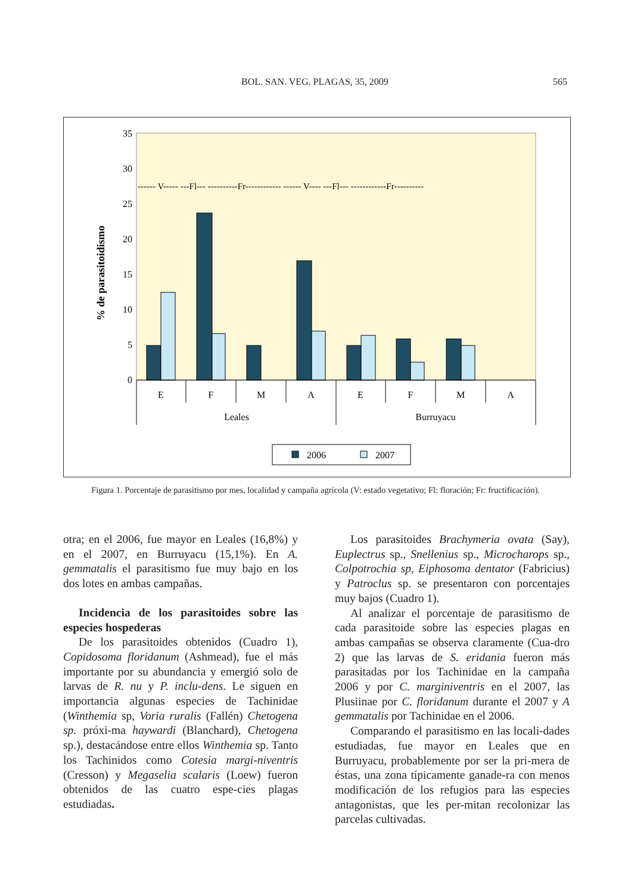BOL. SAN. VEG. PLAGAS, 35, 2009 565
35
30
25
20
15
10
5
0
% de parasitoidismo
------ V----- ---Fl--- ----------Fr------------ ------ V---- ---Fl--- ------------Fr----------
E
F
M
A
E
F
M
A
Leales
Burruyacu
2006
2007
Figura 1. Porcentaje de parasitismo por mes, localidad y campaña agrícola (V: estado vegetativo; Fl: floración; Fr: fructificación).
otra; en el 2006, fue mayor en Leales (16,8%) y en el 2007, en Burruyacu (15,1%). En A. gemmatalis el parasitismo fue muy bajo en los dos lotes en ambas campañas.
Incidencia de los parasitoides sobre las especies hospederas
De los parasitoides obtenidos (Cuadro 1), Copidosoma floridanum (Ashmead), fue el más importante por su abundancia y emergió solo de larvas de R. nu y P. inclu-dens. Le siguen en importancia algunas especies de Tachinidae (Winthemia sp, Voria ruralis (Fallén) Chetogena sp. próxi-ma haywardi (Blanchard), Chetogena sp.), destacándose entre ellos Winthemia sp. Tanto los Tachinidos como Cotesia margi-niventris (Cresson) y Megaselia scalaris (Loew) fueron obtenidos de las cuatro espe-cies plagas estudiadas.
Los parasitoides Brachymeria ovata (Say), Euplectrus sp., Snellenius sp., Microcharops sp., Colpotrochia sp, Eiphosoma dentator (Fabricius) y Patroclus sp. se presentaron con porcentajes muy bajos (Cuadro 1).
Al analizar el porcentaje de parasitismo de cada parasitoide sobre las especies plagas en ambas campañas se observa claramente (Cua-dro 2) que las larvas de S. eridania fueron más parasitadas por los Tachinidae en la campaña 2006 y por C. marginiventris en el 2007, las Plusiinae por C. floridanum durante el 2007 y A gemmatalis por Tachinidae en el 2006.
Comparando el parasitismo en las locali-dades estudiadas, fue mayor en Leales que en Burruyacu, probablemente por ser la pri-mera de éstas, una zona típicamente ganade-ra con menos modificación de los refugios para las especies antagonistas, que les per-mitan recolonizar las parcelas cultivadas.